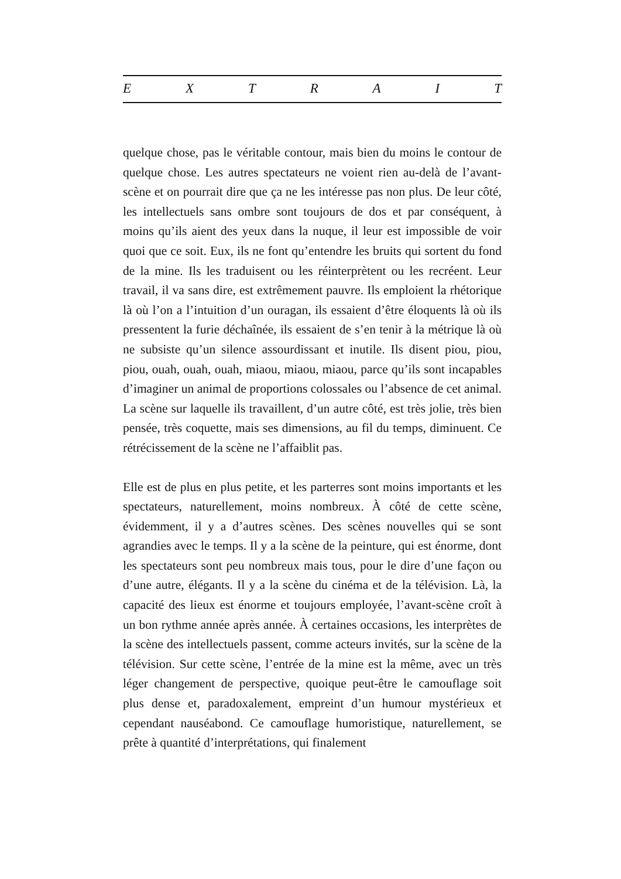E X T R A I T
quelque chose, pas le véritable contour, mais bien du moins le contour de quelque chose. Les autres spectateurs ne voient rien au-delà de l’avant-scène et on pourrait dire que ça ne les intéresse pas non plus. De leur côté, les intellectuels sans ombre sont toujours de dos et par conséquent, à moins qu’ils aient des yeux dans la nuque, il leur est impossible de voir quoi que ce soit. Eux, ils ne font qu’entendre les bruits qui sortent du fond de la mine. Ils les traduisent ou les réinterprètent ou les recréent. Leur travail, il va sans dire, est extrêmement pauvre. Ils emploient la rhétorique là où l’on a l’intuition d’un ouragan, ils essaient d’être éloquents là où ils pressentent la furie déchaînée, ils essaient de s’en tenir à la métrique là où ne subsiste qu’un silence assourdissant et inutile. Ils disent piou, piou, piou, ouah, ouah, ouah, miaou, miaou, miaou, parce qu’ils sont incapables d’imaginer un animal de proportions colossales ou l’absence de cet animal. La scène sur laquelle ils travaillent, d’un autre côté, est très jolie, très bien pensée, très coquette, mais ses dimensions, au fil du temps, diminuent. Ce rétrécissement de la scène ne l’affaiblit pas.
Elle est de plus en plus petite, et les parterres sont moins importants et les spectateurs, naturellement, moins nombreux. À côté de cette scène, évidemment, il y a d’autres scènes. Des scènes nouvelles qui se sont agrandies avec le temps. Il y a la scène de la peinture, qui est énorme, dont les spectateurs sont peu nombreux mais tous, pour le dire d’une façon ou d’une autre, élégants. Il y a la scène du cinéma et de la télévision. Là, la capacité des lieux est énorme et toujours employée, l’avant-scène croît à un bon rythme année après année. À certaines occasions, les interprètes de la scène des intellectuels passent, comme acteurs invités, sur la scène de la télévision. Sur cette scène, l’entrée de la mine est la même, avec un très léger changement de perspective, quoique peut-être le camouflage soit plus dense et, paradoxalement, empreint d’un humour mystérieux et cependant nauséabond. Ce camouflage humoristique, naturellement, se prête à quantité d’interprétations, qui finalement